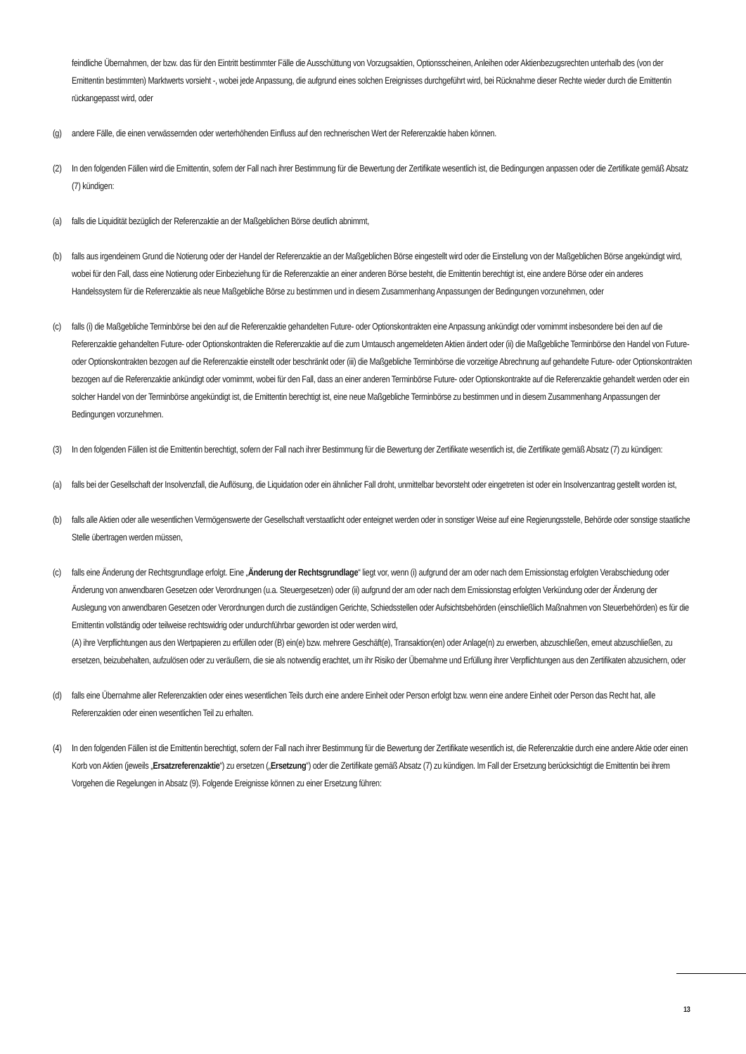feindliche Übernahmen, der bzw. das für den Eintritt bestimmter Fälle die Ausschüttung von Vorzugsaktien, Optionsscheinen, Anleihen oder Aktienbezugsrechten unterhalb des (von der Emittentin bestimmten) Marktwerts vorsieht -, wobei jede Anpassung, die aufgrund eines solchen Ereignisses durchgeführt wird, bei Rücknahme dieser Rechte wieder durch die Emittentin rückangepasst wird, oder
(g) andere Fälle, die einen verwässernden oder werterhöhenden Einfluss auf den rechnerischen Wert der Referenzaktie haben können.
(2) In den folgenden Fällen wird die Emittentin, sofern der Fall nach ihrer Bestimmung für die Bewertung der Zertifikate wesentlich ist, die Bedingungen anpassen oder die Zertifikate gemäß Absatz (7) kündigen:
(a) falls die Liquidität bezüglich der Referenzaktie an der Maßgeblichen Börse deutlich abnimmt,
(b) falls aus irgendeinem Grund die Notierung oder der Handel der Referenzaktie an der Maßgeblichen Börse eingestellt wird oder die Einstellung von der Maßgeblichen Börse angekündigt wird, wobei für den Fall, dass eine Notierung oder Einbeziehung für die Referenzaktie an einer anderen Börse besteht, die Emittentin berechtigt ist, eine andere Börse oder ein anderes Handelssystem für die Referenzaktie als neue Maßgebliche Börse zu bestimmen und in diesem Zusammenhang Anpassungen der Bedingungen vorzunehmen, oder
(c) falls (i) die Maßgebliche Terminbörse bei den auf die Referenzaktie gehandelten Future- oder Optionskontrakten eine Anpassung ankündigt oder vornimmt insbesondere bei den auf die Referenzaktie gehandelten Future- oder Optionskontrakten die Referenzaktie auf die zum Umtausch angemeldeten Aktien ändert oder (ii) die Maßgebliche Terminbörse den Handel von Future- oder Optionskontrakten bezogen auf die Referenzaktie einstellt oder beschränkt oder (iii) die Maßgebliche Terminbörse die vorzeitige Abrechnung auf gehandelte Future- oder Optionskontrakten bezogen auf die Referenzaktie ankündigt oder vornimmt, wobei für den Fall, dass an einer anderen Terminbörse Future- oder Optionskontrakte auf die Referenzaktie gehandelt werden oder ein solcher Handel von der Terminbörse angekündigt ist, die Emittentin berechtigt ist, eine neue Maßgebliche Terminbörse zu bestimmen und in diesem Zusammenhang Anpassungen der Bedingungen vorzunehmen.
(3) In den folgenden Fällen ist die Emittentin berechtigt, sofern der Fall nach ihrer Bestimmung für die Bewertung der Zertifikate wesentlich ist, die Zertifikate gemäß Absatz (7) zu kündigen:
(a) falls bei der Gesellschaft der Insolvenzfall, die Auflösung, die Liquidation oder ein ähnlicher Fall droht, unmittelbar bevorsteht oder eingetreten ist oder ein Insolvenzantrag gestellt worden ist,
(b) falls alle Aktien oder alle wesentlichen Vermögenswerte der Gesellschaft verstaatlicht oder enteignet werden oder in sonstiger Weise auf eine Regierungsstelle, Behörde oder sonstige staatliche Stelle übertragen werden müssen,
(c) falls eine Änderung der Rechtsgrundlage erfolgt. Eine „Änderung der Rechtsgrundlage“ liegt vor, wenn (i) aufgrund der am oder nach dem Emissionstag erfolgten Verabschiedung oder Änderung von anwendbaren Gesetzen oder Verordnungen (u.a. Steuergesetzen) oder (ii) aufgrund der am oder nach dem Emissionstag erfolgten Verkündung oder der Änderung der Auslegung von anwendbaren Gesetzen oder Verordnungen durch die zuständigen Gerichte, Schiedsstellen oder Aufsichtsbehörden (einschließlich Maßnahmen von Steuerbehörden) es für die Emittentin vollständig oder teilweise rechtswidrig oder undurchführbar geworden ist oder werden wird,
(A) ihre Verpflichtungen aus den Wertpapieren zu erfüllen oder (B) ein(e) bzw. mehrere Geschäft(e), Transaktion(en) oder Anlage(n) zu erwerben, abzuschließen, erneut abzuschließen, zu ersetzen, beizubehalten, aufzulösen oder zu veräußern, die sie als notwendig erachtet, um ihr Risiko der Übernahme und Erfüllung ihrer Verpflichtungen aus den Zertifikaten abzusichern, oder
(d) falls eine Übernahme aller Referenzaktien oder eines wesentlichen Teils durch eine andere Einheit oder Person erfolgt bzw. wenn eine andere Einheit oder Person das Recht hat, alle Referenzaktien oder einen wesentlichen Teil zu erhalten.
(4) In den folgenden Fällen ist die Emittentin berechtigt, sofern der Fall nach ihrer Bestimmung für die Bewertung der Zertifikate wesentlich ist, die Referenzaktie durch eine andere Aktie oder einen Korb von Aktien (jeweils „Ersatzreferenzaktie“) zu ersetzen („Ersetzung“) oder die Zertifikate gemäß Absatz (7) zu kündigen. Im Fall der Ersetzung berücksichtigt die Emittentin bei ihrem Vorgehen die Regelungen in Absatz (9). Folgende Ereignisse können zu einer Ersetzung führen:
13